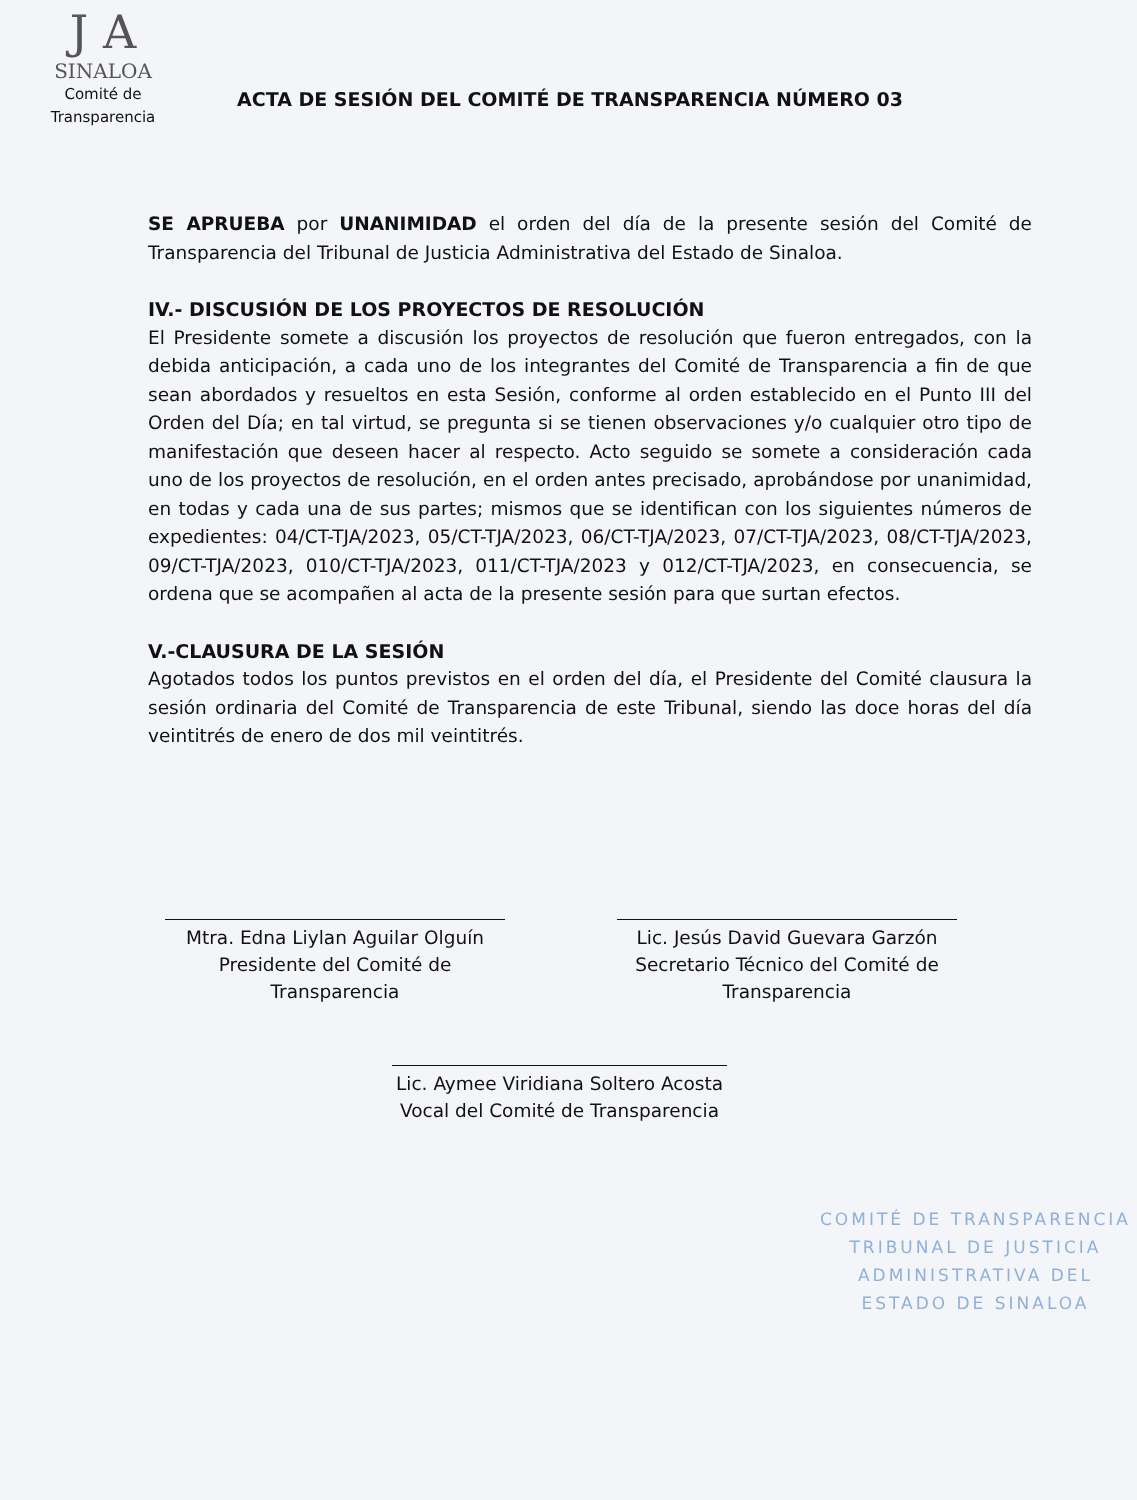J A
SINALOA
Comité de
Transparencia
ACTA DE SESIÓN DEL COMITÉ DE TRANSPARENCIA NÚMERO 03
SE APRUEBA por UNANIMIDAD el orden del día de la presente sesión del Comité de Transparencia del Tribunal de Justicia Administrativa del Estado de Sinaloa.
IV.- DISCUSIÓN DE LOS PROYECTOS DE RESOLUCIÓN
El Presidente somete a discusión los proyectos de resolución que fueron entregados, con la debida anticipación, a cada uno de los integrantes del Comité de Transparencia a fin de que sean abordados y resueltos en esta Sesión, conforme al orden establecido en el Punto III del Orden del Día; en tal virtud, se pregunta si se tienen observaciones y/o cualquier otro tipo de manifestación que deseen hacer al respecto. Acto seguido se somete a consideración cada uno de los proyectos de resolución, en el orden antes precisado, aprobándose por unanimidad, en todas y cada una de sus partes; mismos que se identifican con los siguientes números de expedientes: 04/CT-TJA/2023, 05/CT-TJA/2023, 06/CT-TJA/2023, 07/CT-TJA/2023, 08/CT-TJA/2023, 09/CT-TJA/2023, 010/CT-TJA/2023, 011/CT-TJA/2023 y 012/CT-TJA/2023, en consecuencia, se ordena que se acompañen al acta de la presente sesión para que surtan efectos.
V.-CLAUSURA DE LA SESIÓN
Agotados todos los puntos previstos en el orden del día, el Presidente del Comité clausura la sesión ordinaria del Comité de Transparencia de este Tribunal, siendo las doce horas del día veintitrés de enero de dos mil veintitrés.
Mtra. Edna Liylan Aguilar Olguín
Presidente del Comité de
Transparencia
Lic. Jesús David Guevara Garzón
Secretario Técnico del Comité de
Transparencia
Lic. Aymee Viridiana Soltero Acosta
Vocal del Comité de Transparencia
COMITÉ DE TRANSPARENCIA
TRIBUNAL DE JUSTICIA
ADMINISTRATIVA DEL
ESTADO DE SINALOA